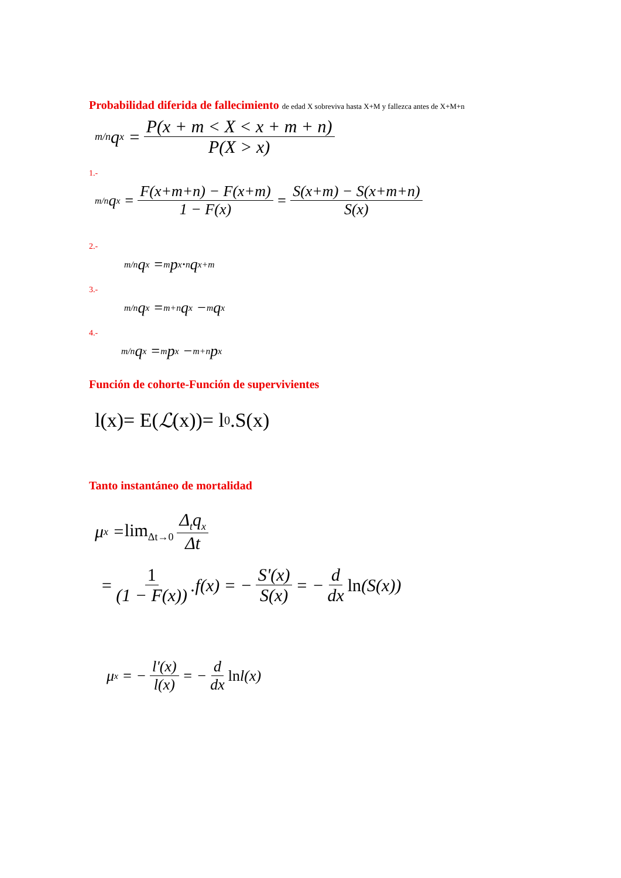Probabilidad diferida de fallecimiento de edad X sobreviva hasta X+M y fallezca antes de X+M+n
<sub>m/n</sub>q<sub>x</sub> = P(x + m < X < x + m + n) P(X > x)
1.-
<sub>m/n</sub>q<sub>x</sub> = F(x+m+n) − F(x+m) 1 − F(x) = S(x+m) − S(x+m+n) S(x)
2.-
<sub>m/n</sub>q<sub>x</sub> = <sub>m</sub>p<sub>x</sub>·<sub>n</sub>q<sub>x+m</sub>
3.-
<sub>m/n</sub>q<sub>x</sub> = <sub>m+n</sub>q<sub>x</sub> − <sub>m</sub>q<sub>x</sub>
4.-
<sub>m/n</sub>q<sub>x</sub> = <sub>m</sub>p<sub>x</sub> − <sub>m+n</sub>p<sub>x</sub>
Función de cohorte-Función de supervivientes
l(x)= E(ℒ (x))= l<sub>0</sub> .S(x)
Tanto instantáneo de mortalidad
μ<sub>x</sub> = lim<sub>Δt→0</sub> Δ<sub>t</sub>q<sub>x</sub> Δt
= 1 (1 − F(x)).f(x) = − S'(x) S(x) = − d dx ln (S(x))
μ<sub>x</sub> = − l'(x) l(x) = − d dx ln l(x)